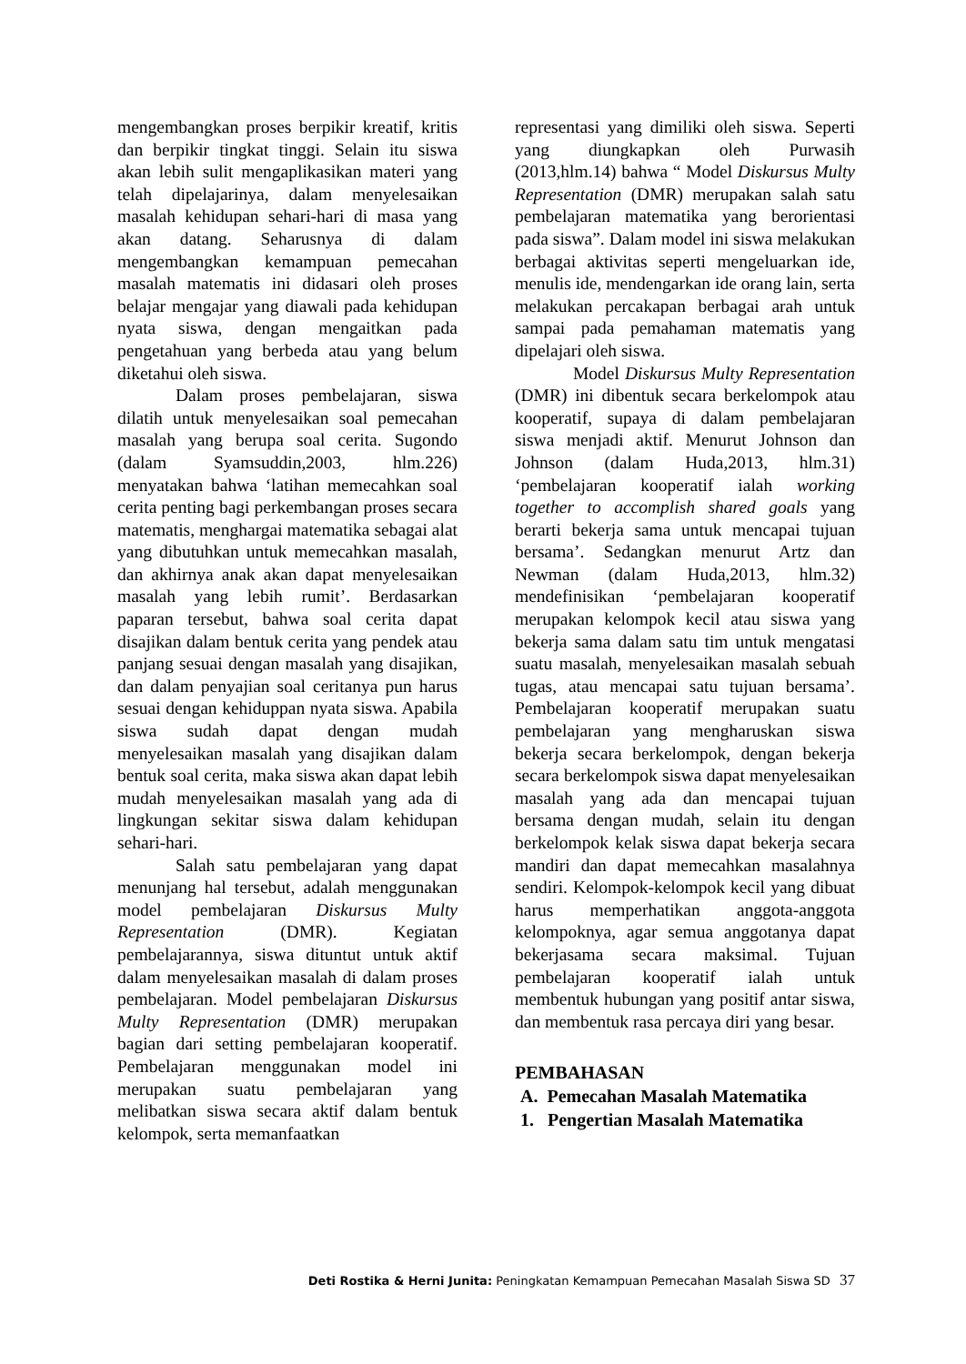mengembangkan proses berpikir kreatif, kritis dan berpikir tingkat tinggi. Selain itu siswa akan lebih sulit mengaplikasikan materi yang telah dipelajarinya, dalam menyelesaikan masalah kehidupan sehari-hari di masa yang akan datang. Seharusnya di dalam mengembangkan kemampuan pemecahan masalah matematis ini didasari oleh proses belajar mengajar yang diawali pada kehidupan nyata siswa, dengan mengaitkan pada pengetahuan yang berbeda atau yang belum diketahui oleh siswa.
Dalam proses pembelajaran, siswa dilatih untuk menyelesaikan soal pemecahan masalah yang berupa soal cerita. Sugondo (dalam Syamsuddin,2003, hlm.226) menyatakan bahwa ‘latihan memecahkan soal cerita penting bagi perkembangan proses secara matematis, menghargai matematika sebagai alat yang dibutuhkan untuk memecahkan masalah, dan akhirnya anak akan dapat menyelesaikan masalah yang lebih rumit’. Berdasarkan paparan tersebut, bahwa soal cerita dapat disajikan dalam bentuk cerita yang pendek atau panjang sesuai dengan masalah yang disajikan, dan dalam penyajian soal ceritanya pun harus sesuai dengan kehiduppan nyata siswa. Apabila siswa sudah dapat dengan mudah menyelesaikan masalah yang disajikan dalam bentuk soal cerita, maka siswa akan dapat lebih mudah menyelesaikan masalah yang ada di lingkungan sekitar siswa dalam kehidupan sehari-hari.
Salah satu pembelajaran yang dapat menunjang hal tersebut, adalah menggunakan model pembelajaran Diskursus Multy Representation (DMR). Kegiatan pembelajarannya, siswa dituntut untuk aktif dalam menyelesaikan masalah di dalam proses pembelajaran. Model pembelajaran Diskursus Multy Representation (DMR) merupakan bagian dari setting pembelajaran kooperatif. Pembelajaran menggunakan model ini merupakan suatu pembelajaran yang melibatkan siswa secara aktif dalam bentuk kelompok, serta memanfaatkan
representasi yang dimiliki oleh siswa. Seperti yang diungkapkan oleh Purwasih (2013,hlm.14) bahwa “ Model Diskursus Multy Representation (DMR) merupakan salah satu pembelajaran matematika yang berorientasi pada siswa”. Dalam model ini siswa melakukan berbagai aktivitas seperti mengeluarkan ide, menulis ide, mendengarkan ide orang lain, serta melakukan percakapan berbagai arah untuk sampai pada pemahaman matematis yang dipelajari oleh siswa.
Model Diskursus Multy Representation (DMR) ini dibentuk secara berkelompok atau kooperatif, supaya di dalam pembelajaran siswa menjadi aktif. Menurut Johnson dan Johnson (dalam Huda,2013, hlm.31) ‘pembelajaran kooperatif ialah working together to accomplish shared goals yang berarti bekerja sama untuk mencapai tujuan bersama’. Sedangkan menurut Artz dan Newman (dalam Huda,2013, hlm.32) mendefinisikan ‘pembelajaran kooperatif merupakan kelompok kecil atau siswa yang bekerja sama dalam satu tim untuk mengatasi suatu masalah, menyelesaikan masalah sebuah tugas, atau mencapai satu tujuan bersama’. Pembelajaran kooperatif merupakan suatu pembelajaran yang mengharuskan siswa bekerja secara berkelompok, dengan bekerja secara berkelompok siswa dapat menyelesaikan masalah yang ada dan mencapai tujuan bersama dengan mudah, selain itu dengan berkelompok kelak siswa dapat bekerja secara mandiri dan dapat memecahkan masalahnya sendiri. Kelompok-kelompok kecil yang dibuat harus memperhatikan anggota-anggota kelompoknya, agar semua anggotanya dapat bekerjasama secara maksimal. Tujuan pembelajaran kooperatif ialah untuk membentuk hubungan yang positif antar siswa, dan membentuk rasa percaya diri yang besar.
PEMBAHASAN
A. Pemecahan Masalah Matematika
1. Pengertian Masalah Matematika
Deti Rostika & Herni Junita: Peningkatan Kemampuan Pemecahan Masalah Siswa SD 37